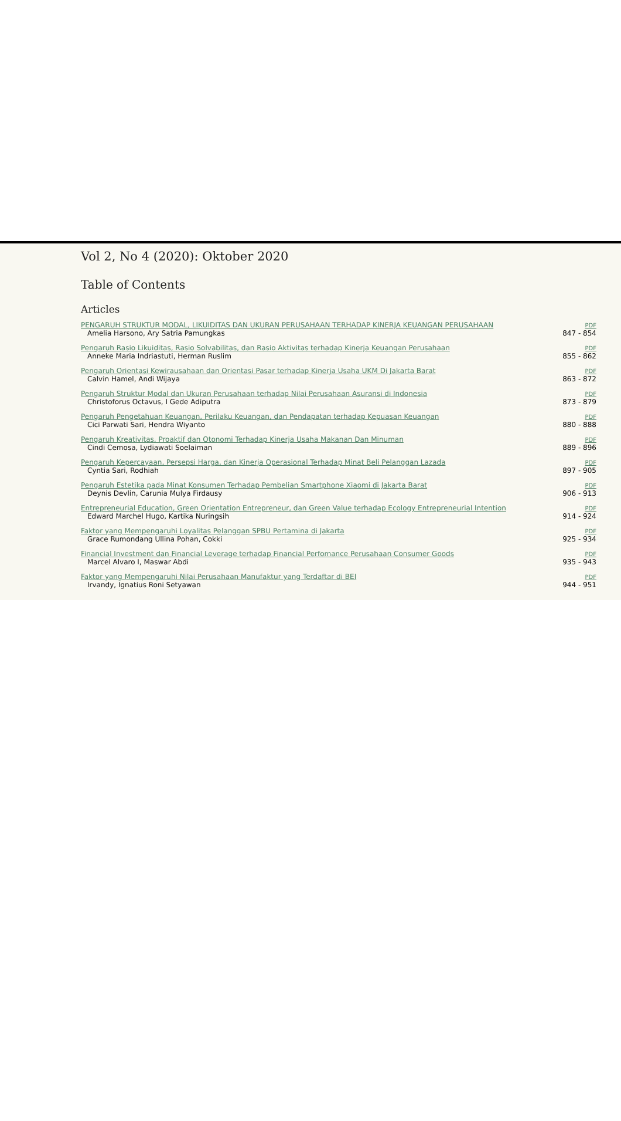Vol 2, No 4 (2020): Oktober 2020
Table of Contents
Articles
| PENGARUH STRUKTUR MODAL, LIKUIDITAS DAN UKURAN PERUSAHAAN TERHADAP KINERJA KEUANGAN PERUSAHAAN Amelia Harsono, Ary Satria Pamungkas | PDF 847 - 854 |
| Pengaruh Rasio Likuiditas, Rasio Solvabilitas, dan Rasio Aktivitas terhadap Kinerja Keuangan Perusahaan Anneke Maria Indriastuti, Herman Ruslim | PDF 855 - 862 |
| Pengaruh Orientasi Kewirausahaan dan Orientasi Pasar terhadap Kinerja Usaha UKM Di Jakarta Barat Calvin Hamel, Andi Wijaya | PDF 863 - 872 |
| Pengaruh Struktur Modal dan Ukuran Perusahaan terhadap Nilai Perusahaan Asuransi di Indonesia Christoforus Octavus, I Gede Adiputra | PDF 873 - 879 |
| Pengaruh Pengetahuan Keuangan, Perilaku Keuangan, dan Pendapatan terhadap Kepuasan Keuangan Cici Parwati Sari, Hendra Wiyanto | PDF 880 - 888 |
| Pengaruh Kreativitas, Proaktif dan Otonomi Terhadap Kinerja Usaha Makanan Dan Minuman Cindi Cemosa, Lydiawati Soelaiman | PDF 889 - 896 |
| Pengaruh Kepercayaan, Persepsi Harga, dan Kinerja Operasional Terhadap Minat Beli Pelanggan Lazada Cyntia Sari, Rodhiah | PDF 897 - 905 |
| Pengaruh Estetika pada Minat Konsumen Terhadap Pembelian Smartphone Xiaomi di Jakarta Barat Deynis Devlin, Carunia Mulya Firdausy | PDF 906 - 913 |
| Entrepreneurial Education, Green Orientation Entrepreneur, dan Green Value terhadap Ecology Entrepreneurial Intention Edward Marchel Hugo, Kartika Nuringsih | PDF 914 - 924 |
| Faktor yang Mempengaruhi Loyalitas Pelanggan SPBU Pertamina di Jakarta Grace Rumondang Ullina Pohan, Cokki | PDF 925 - 934 |
| Financial Investment dan Financial Leverage terhadap Financial Perfomance Perusahaan Consumer Goods Marcel Alvaro I, Maswar Abdi | PDF 935 - 943 |
| Faktor yang Mempengaruhi Nilai Perusahaan Manufaktur yang Terdaftar di BEI Irvandy, Ignatius Roni Setyawan | PDF 944 - 951 |